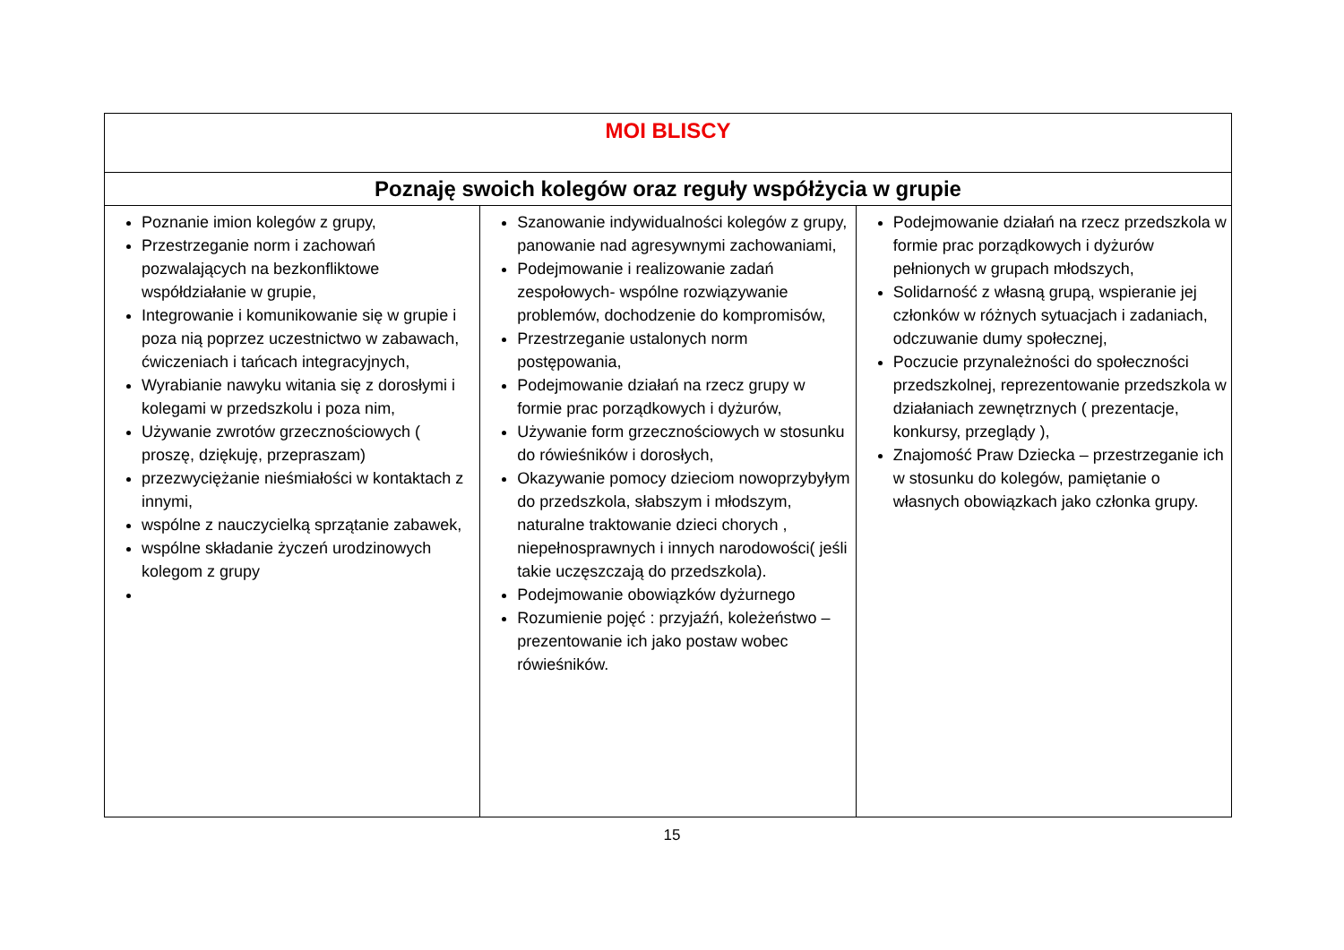| MOI BLISCY | | |
| Poznaję swoich kolegów oraz reguły współżycia w grupie | | |
| Poznanie imion kolegów z grupy, Przestrzeganie norm i zachowań pozwalających na bezkonfliktowe współdziałanie w grupie, Integrowanie i komunikowanie się w grupie i poza nią poprzez uczestnictwo w zabawach, ćwiczeniach i tańcach integracyjnych, Wyrabianie nawyku witania się z dorosłymi i kolegami w przedszkolu i poza nim, Używanie zwrotów grzecznościowych ( proszę, dziękuję, przepraszam) przezwyciężanie nieśmiałości w kontaktach z innymi, wspólne z nauczycielką sprzątanie zabawek, wspólne składanie życzeń urodzinowych kolegom z grupy | Szanowanie indywidualności kolegów z grupy, panowanie nad agresywnymi zachowaniami, Podejmowanie i realizowanie zadań zespołowych- wspólne rozwiązywanie problemów, dochodzenie do kompromisów, Przestrzeganie ustalonych norm postępowania, Podejmowanie działań na rzecz grupy w formie prac porządkowych i dyżurów, Używanie form grzecznościowych w stosunku do rówieśników i dorosłych, Okazywanie pomocy dzieciom nowoprzybyłym do przedszkola, słabszym i młodszym, naturalne traktowanie dzieci chorych , niepełnosprawnych i innych narodowości( jeśli takie uczęszczają do przedszkola). Podejmowanie obowiązków dyżurnego Rozumienie pojęć : przyjaźń, koleżeństwo – prezentowanie ich jako postaw wobec rówieśników. | Podejmowanie działań na rzecz przedszkola w formie prac porządkowych i dyżurów pełnionych w grupach młodszych, Solidarność z własną grupą, wspieranie jej członków w różnych sytuacjach i zadaniach, odczuwanie dumy społecznej, Poczucie przynależności do społeczności przedszkolnej, reprezentowanie przedszkola w działaniach zewnętrznych ( prezentacje, konkursy, przeglądy ), Znajomość Praw Dziecka – przestrzeganie ich w stosunku do kolegów, pamiętanie o własnych obowiązkach jako członka grupy. |
15